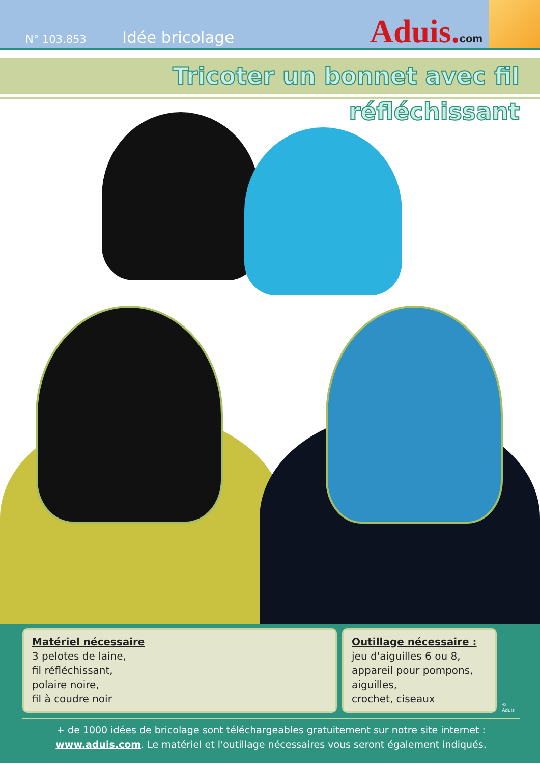N° 103.853
Idée bricolage
Aduis.com
Tricoter un bonnet avec fil réfléchissant
Matériel nécessaire
3 pelotes de laine,
fil réfléchissant,
polaire noire,
fil à coudre noir
Outillage nécessaire :
jeu d'aiguilles 6 ou 8,
appareil pour pompons,
aiguilles,
crochet, ciseaux
© Aduis
+ de 1000 idées de bricolage sont téléchargeables gratuitement sur notre site internet :
www.aduis.com. Le matériel et l'outillage nécessaires vous seront également indiqués.